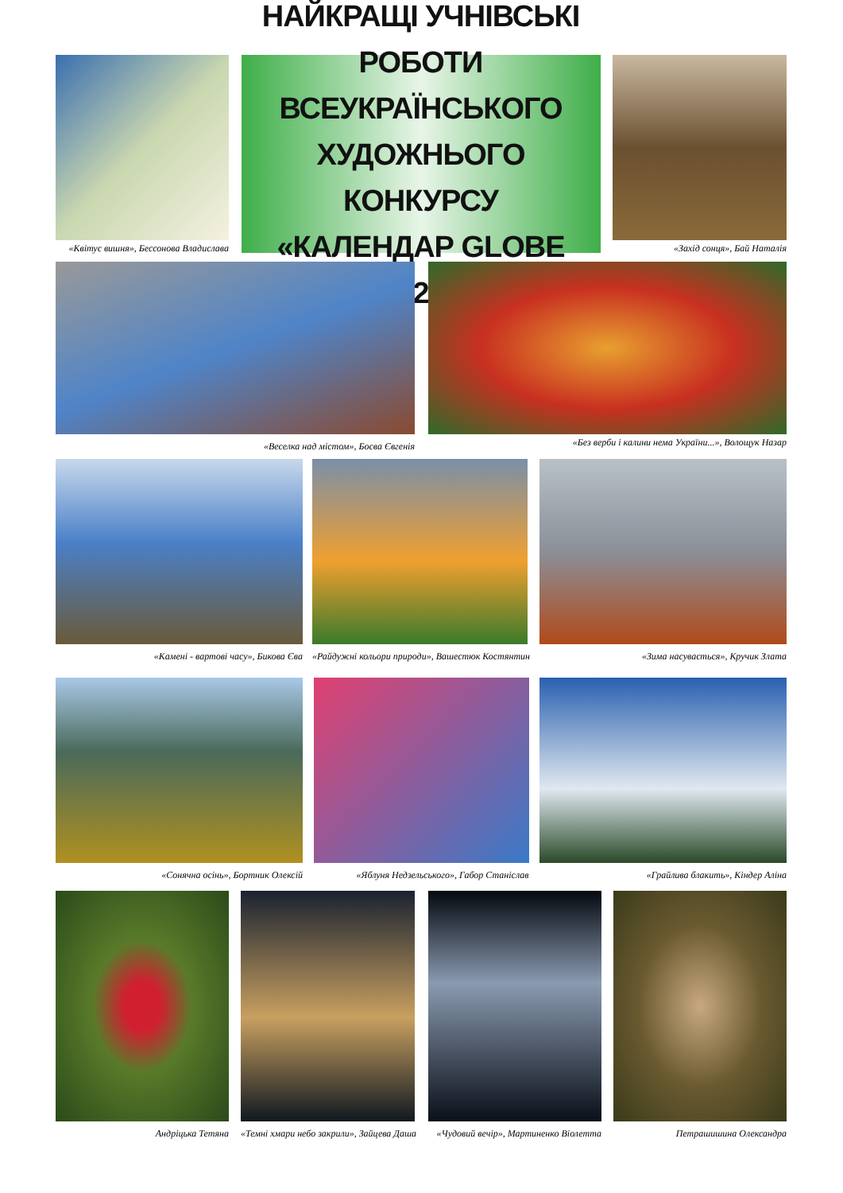«Квітує вишня», Бессонова Владислава
НАЙКРАЩІ УЧНІВСЬКІ
РОБОТИ ВСЕУКРАЇНСЬКОГО
ХУДОЖНЬОГО КОНКУРСУ
«КАЛЕНДАР GLOBE 2023»
«Захід сонця», Бай Наталія
«Веселка над містом», Боєва Євгенія
«Без верби і калини нема України...», Волощук Назар
«Камені - вартові часу», Бикова Єва
«Райдужні кольори природи», Вашестюк Костянтин
«Зима насувається», Кручик Злата
«Сонячна осінь», Бортник Олексій
«Яблуня Недзельського», Габор Станіслав
«Грайлива блакить», Кіндер Аліна
Андріцька Тетяна «Темні хмари небо закрили», Зайцева Даша
«Чудовий вечір», Мартиненко Віолетта
Петрашишина Олександра